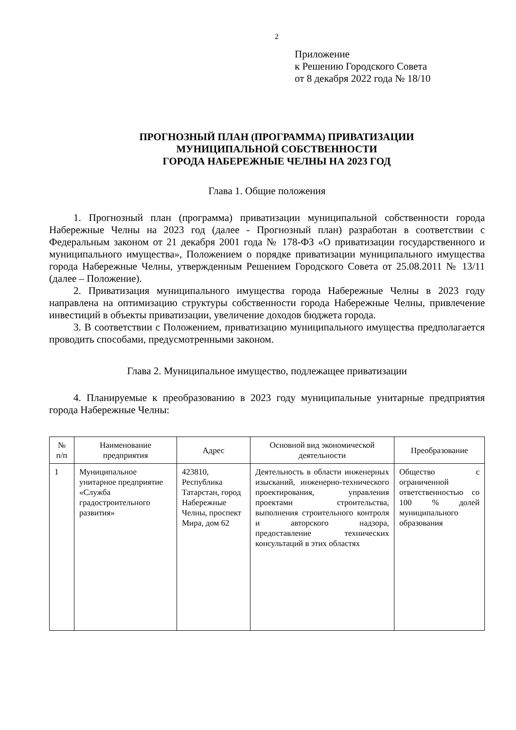2
Приложение
к Решению Городского Совета
от 8 декабря 2022 года № 18/10
ПРОГНОЗНЫЙ ПЛАН (ПРОГРАММА) ПРИВАТИЗАЦИИ
МУНИЦИПАЛЬНОЙ СОБСТВЕННОСТИ
ГОРОДА НАБЕРЕЖНЫЕ ЧЕЛНЫ НА 2023 ГОД
Глава 1. Общие положения
1. Прогнозный план (программа) приватизации муниципальной собственности города Набережные Челны на 2023 год (далее - Прогнозный план) разработан в соответствии с Федеральным законом от 21 декабря 2001 года № 178-ФЗ «О приватизации государственного и муниципального имущества», Положением о порядке приватизации муниципального имущества города Набережные Челны, утвержденным Решением Городского Совета от 25.08.2011 № 13/11 (далее – Положение).
2. Приватизация муниципального имущества города Набережные Челны в 2023 году направлена на оптимизацию структуры собственности города Набережные Челны, привлечение инвестиций в объекты приватизации, увеличение доходов бюджета города.
3. В соответствии с Положением, приватизацию муниципального имущества предполагается проводить способами, предусмотренными законом.
Глава 2. Муниципальное имущество, подлежащее приватизации
4. Планируемые к преобразованию в 2023 году муниципальные унитарные предприятия города Набережные Челны:
| № п/п | Наименование предприятия | Адрес | Основной вид экономической деятельности | Преобразование |
| --- | --- | --- | --- | --- |
| 1 | Муниципальное унитарное предприятие «Служба градостроительного развития» | 423810, Республика Татарстан, город Набережные Челны, проспект Мира, дом 62 | Деятельность в области инженерных изысканий, инженерно-технического проектирования, управления проектами строительства, выполнения строительного контроля и авторского надзора, предоставление технических консультаций в этих областях | Общество с ограниченной ответственностью со 100 % долей муниципального образования |